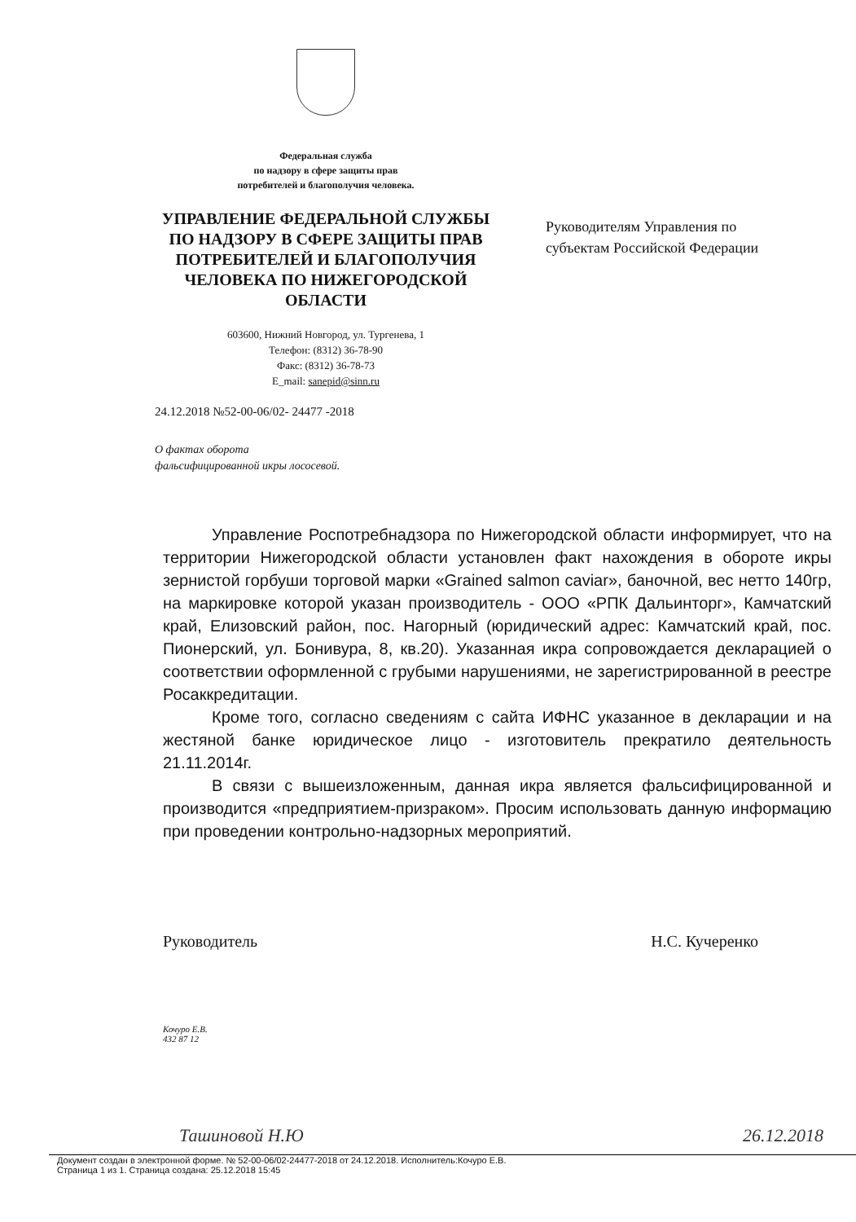Федеральная служба
по надзору в сфере защиты прав
потребителей и благополучия человека.
УПРАВЛЕНИЕ ФЕДЕРАЛЬНОЙ СЛУЖБЫ ПО НАДЗОРУ В СФЕРЕ ЗАЩИТЫ ПРАВ ПОТРЕБИТЕЛЕЙ И БЛАГОПОЛУЧИЯ ЧЕЛОВЕКА ПО НИЖЕГОРОДСКОЙ ОБЛАСТИ
603600, Нижний Новгород, ул. Тургенева, 1
Телефон: (8312) 36-78-90
Факс: (8312) 36-78-73
E_mail: sanepid@sinn.ru
24.12.2018 №52-00-06/02- 24477 -2018
О фактах оборота
фальсифицированной икры лососевой.
Руководителям Управления по
субъектам Российской Федерации
Управление Роспотребнадзора по Нижегородской области информирует, что на территории Нижегородской области установлен факт нахождения в обороте икры зернистой горбуши торговой марки «Grained salmon caviar», баночной, вес нетто 140гр, на маркировке которой указан производитель - ООО «РПК Дальинторг», Камчатский край, Елизовский район, пос. Нагорный (юридический адрес: Камчатский край, пос. Пионерский, ул. Бонивура, 8, кв.20). Указанная икра сопровождается декларацией о соответствии оформленной с грубыми нарушениями, не зарегистрированной в реестре Росаккредитации.
Кроме того, согласно сведениям с сайта ИФНС указанное в декларации и на жестяной банке юридическое лицо - изготовитель прекратило деятельность 21.11.2014г.
В связи с вышеизложенным, данная икра является фальсифицированной и производится «предприятием-призраком». Просим использовать данную информацию при проведении контрольно-надзорных мероприятий.
Руководитель Н.С. Кучеренко
Кочуро Е.В.
432 87 12
Ташиновой Н.Ю 26.12.2018
Документ создан в электронной форме. № 52-00-06/02-24477-2018 от 24.12.2018. Исполнитель:Кочуро Е.В.
Страница 1 из 1. Страница создана: 25.12.2018 15:45